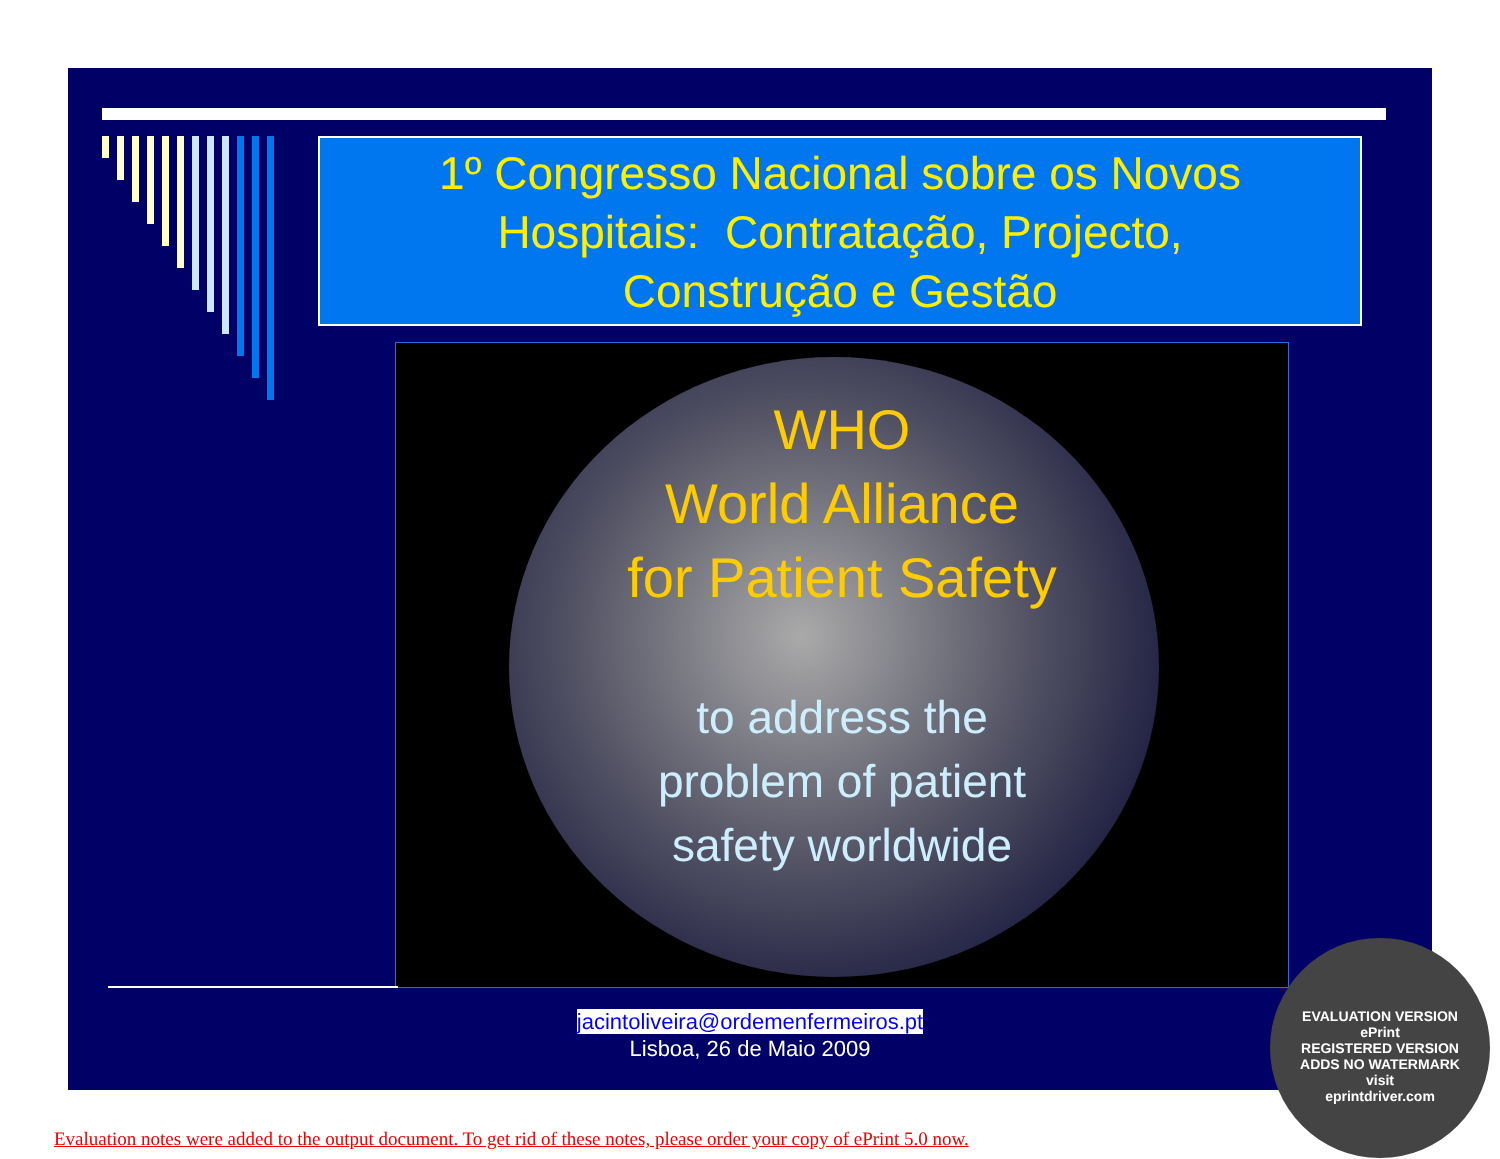1º Congresso Nacional sobre os Novos
Hospitais: Contratação, Projecto,
Construção e Gestão
WHO
World Alliance
for Patient Safety
to address the
problem of patient
safety worldwide
jacintoliveira@ordemenfermeiros.pt
Lisboa, 26 de Maio 2009
EVALUATION VERSION
ePrint
REGISTERED VERSION
ADDS NO WATERMARK
visit
eprintdriver.com
Evaluation notes were added to the output document. To get rid of these notes, please order your copy of ePrint 5.0 now.